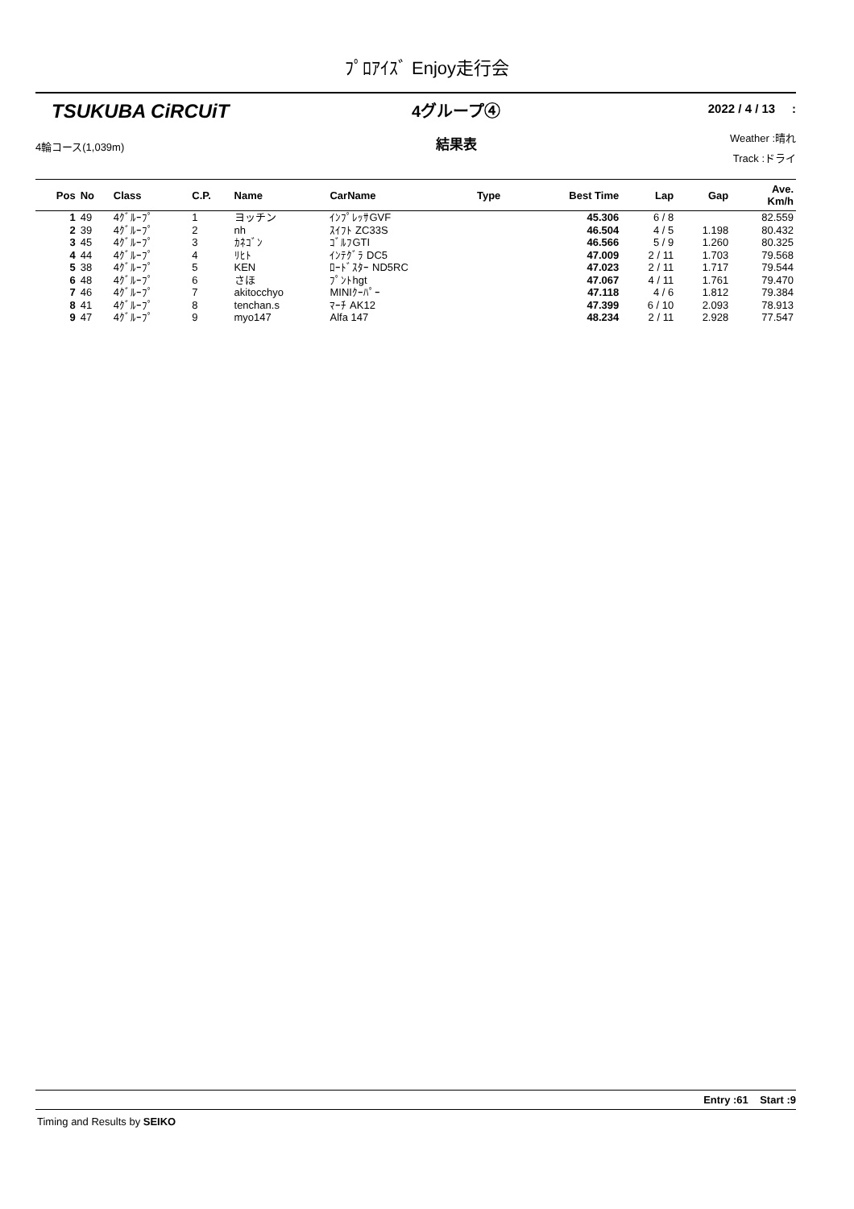ﾌﾟﾛｱｲｽﾞ Enjoy走行会
TSUKUBA CiRCUiT
4輪コース(1,039m)
4グループ④
結果表
2022 / 4 / 13 :
Weather :晴れ
Track :ドライ
| Pos | No | Class | C.P. | Name | CarName | Type | Best Time | Lap | Gap | Ave. Km/h |
| --- | --- | --- | --- | --- | --- | --- | --- | --- | --- | --- |
| 1 | 49 | 4ｸﾞﾙｰﾌﾟ | 1 | ヨッチン | ｲﾝﾌﾟﾚｯｻGVF | | 45.306 | 6 / 8 | | 82.559 |
| 2 | 39 | 4ｸﾞﾙｰﾌﾟ | 2 | nh | ｽｲﾌﾄ ZC33S | | 46.504 | 4 / 5 | 1.198 | 80.432 |
| 3 | 45 | 4ｸﾞﾙｰﾌﾟ | 3 | ｶﾈｺﾞﾝ | ｺﾞﾙﾌGTI | | 46.566 | 5 / 9 | 1.260 | 80.325 |
| 4 | 44 | 4ｸﾞﾙｰﾌﾟ | 4 | ﾘﾋﾄ | ｲﾝﾃｸﾞﾗ DC5 | | 47.009 | 2 / 11 | 1.703 | 79.568 |
| 5 | 38 | 4ｸﾞﾙｰﾌﾟ | 5 | KEN | ﾛｰﾄﾞｽﾀｰ ND5RC | | 47.023 | 2 / 11 | 1.717 | 79.544 |
| 6 | 48 | 4ｸﾞﾙｰﾌﾟ | 6 | さほ | ﾌﾟﾝﾄhgt | | 47.067 | 4 / 11 | 1.761 | 79.470 |
| 7 | 46 | 4ｸﾞﾙｰﾌﾟ | 7 | akitocchyo | MINIｸｰﾊﾟｰ | | 47.118 | 4 / 6 | 1.812 | 79.384 |
| 8 | 41 | 4ｸﾞﾙｰﾌﾟ | 8 | tenchan.s | ﾏｰﾁ AK12 | | 47.399 | 6 / 10 | 2.093 | 78.913 |
| 9 | 47 | 4ｸﾞﾙｰﾌﾟ | 9 | myo147 | Alfa 147 | | 48.234 | 2 / 11 | 2.928 | 77.547 |
Entry :61 Start :9
Timing and Results by SEIKO